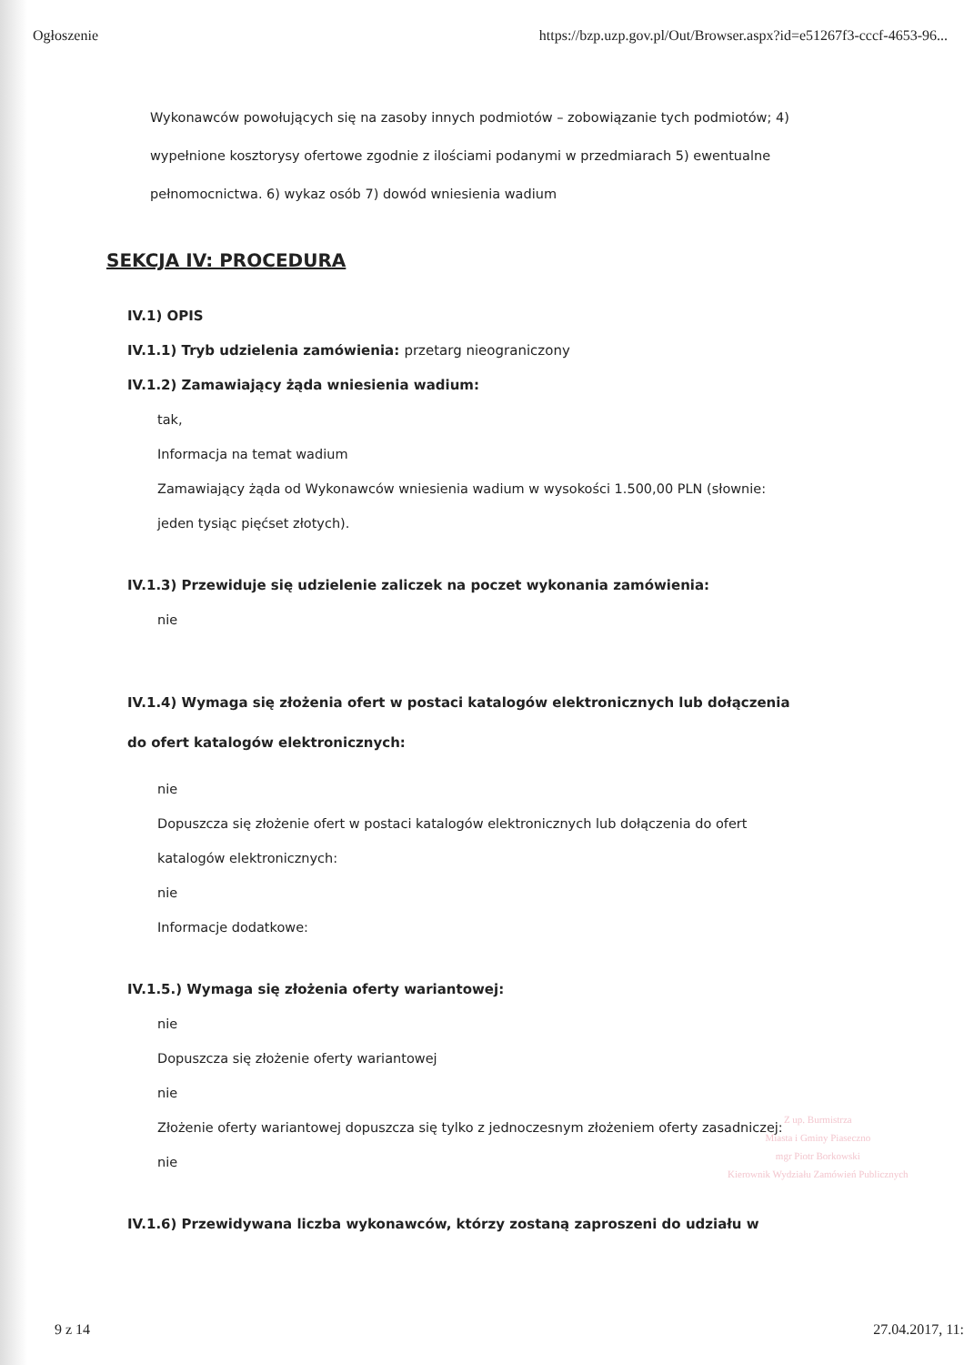Ogłoszenie https://bzp.uzp.gov.pl/Out/Browser.aspx?id=e51267f3-cccf-4653-96...
Wykonawców powołujących się na zasoby innych podmiotów – zobowiązanie tych podmiotów; 4) wypełnione kosztorysy ofertowe zgodnie z ilościami podanymi w przedmiarach 5) ewentualne pełnomocnictwa. 6) wykaz osób 7) dowód wniesienia wadium
SEKCJA IV: PROCEDURA
IV.1) OPIS
IV.1.1) Tryb udzielenia zamówienia: przetarg nieograniczony
IV.1.2) Zamawiający żąda wniesienia wadium:
tak,
Informacja na temat wadium
Zamawiający żąda od Wykonawców wniesienia wadium w wysokości 1.500,00 PLN (słownie: jeden tysiąc pięćset złotych).
IV.1.3) Przewiduje się udzielenie zaliczek na poczet wykonania zamówienia:
nie
IV.1.4) Wymaga się złożenia ofert w postaci katalogów elektronicznych lub dołączenia do ofert katalogów elektronicznych:
nie
Dopuszcza się złożenie ofert w postaci katalogów elektronicznych lub dołączenia do ofert katalogów elektronicznych:
nie
Informacje dodatkowe:
IV.1.5.) Wymaga się złożenia oferty wariantowej:
nie
Dopuszcza się złożenie oferty wariantowej
nie
Złożenie oferty wariantowej dopuszcza się tylko z jednoczesnym złożeniem oferty zasadniczej:
nie
IV.1.6) Przewidywana liczba wykonawców, którzy zostaną zaproszeni do udziału w
Z up. Burmistrza
Miasta i Gminy Piaseczno
mgr Piotr Borkowski
Kierownik Wydziału Zamówień Publicznych
9 z 14 27.04.2017, 11: